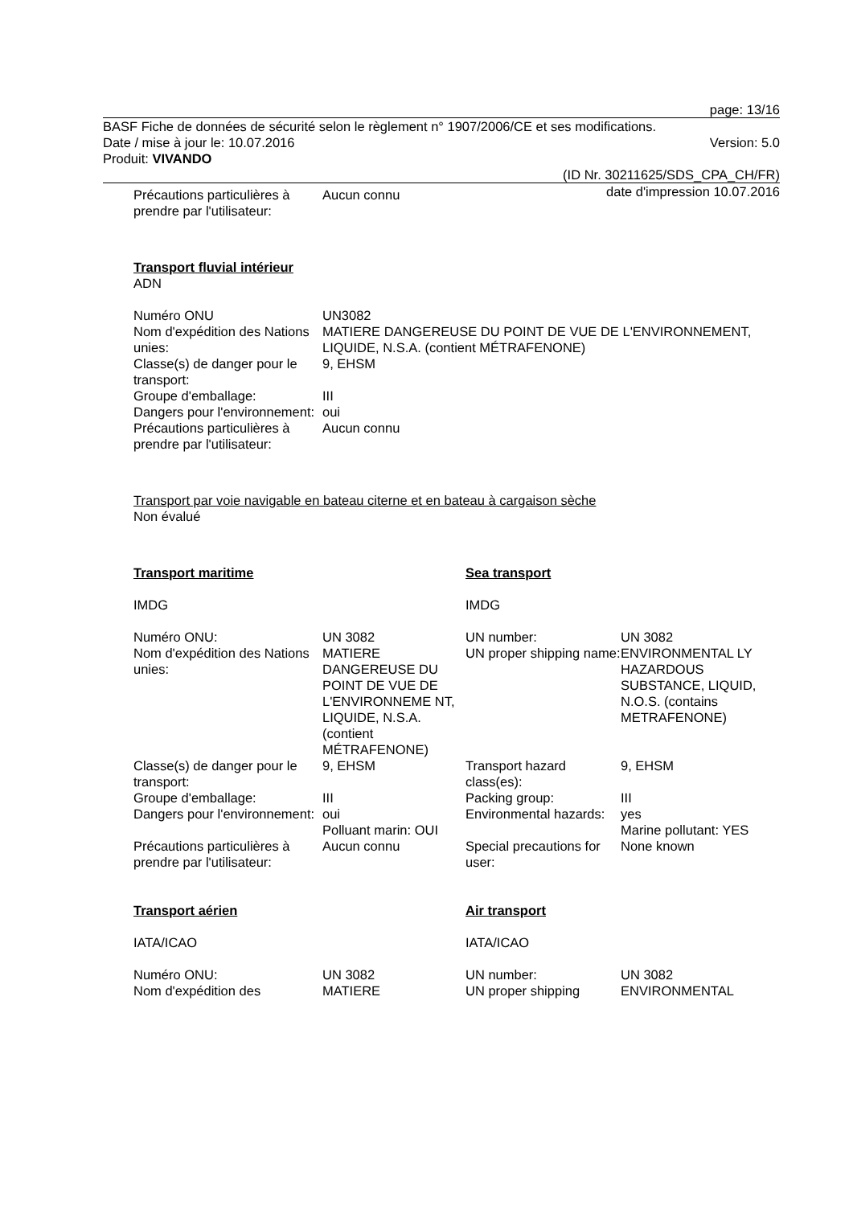page: 13/16
BASF Fiche de données de sécurité selon le règlement n° 1907/2006/CE et ses modifications.
Date / mise à jour le: 10.07.2016 Version: 5.0
Produit: VIVANDO
(ID Nr. 30211625/SDS_CPA_CH/FR)
date d'impression 10.07.2016
| Précautions particulières à prendre par l'utilisateur: | Aucun connu |
Transport fluvial intérieur
ADN
| Numéro ONU | UN3082 |
| Nom d'expédition des Nations unies: | MATIERE DANGEREUSE DU POINT DE VUE DE L'ENVIRONNEMENT, LIQUIDE, N.S.A. (contient MÉTRAFENONE) |
| Classe(s) de danger pour le transport: | 9, EHSM |
| Groupe d'emballage: | III |
| Dangers pour l'environnement: | oui |
| Précautions particulières à prendre par l'utilisateur: | Aucun connu |
Transport par voie navigable en bateau citerne et en bateau à cargaison sèche
Non évalué
| Transport maritime | | Sea transport | |
| IMDG | | IMDG | |
| Numéro ONU: | UN 3082 | UN number: | UN 3082 |
| Nom d'expédition des Nations unies: | MATIERE DANGEREUSE DU POINT DE VUE DE L'ENVIRONNEME NT, LIQUIDE, N.S.A. (contient MÉTRAFENONE) | UN proper shipping name: | ENVIRONMENTAL LY HAZARDOUS SUBSTANCE, LIQUID, N.O.S. (contains METRAFENONE) |
| Classe(s) de danger pour le transport: | 9, EHSM | Transport hazard class(es): | 9, EHSM |
| Groupe d'emballage: | III | Packing group: | III |
| Dangers pour l'environnement: | oui Polluant marin: OUI | Environmental hazards: | yes Marine pollutant: YES |
| Précautions particulières à prendre par l'utilisateur: | Aucun connu | Special precautions for user: | None known |
| Transport aérien | | Air transport | |
| IATA/ICAO | | IATA/ICAO | |
| Numéro ONU: | UN 3082 | UN number: | UN 3082 |
| Nom d'expédition des | MATIERE | UN proper shipping | ENVIRONMENTAL |